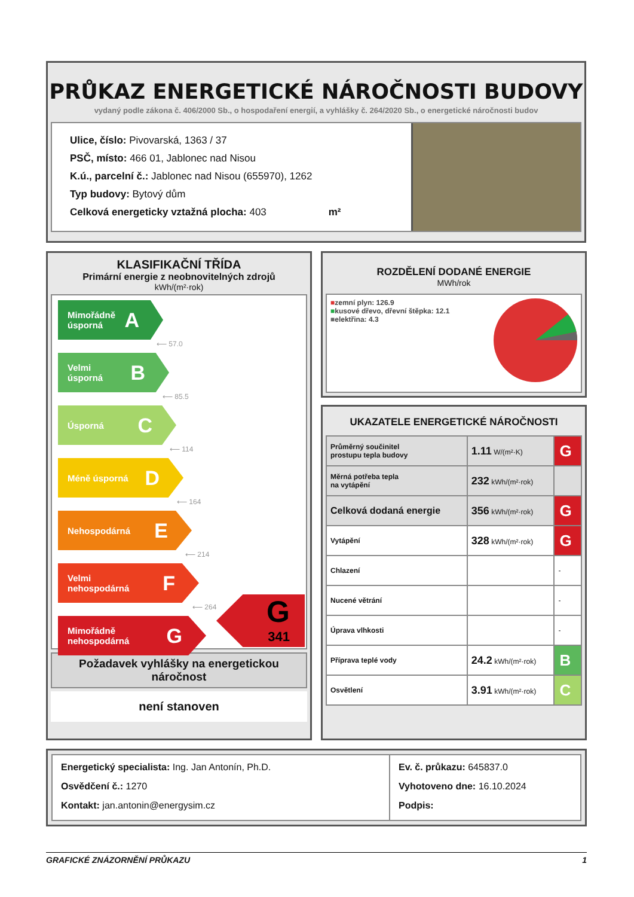PRŮKAZ ENERGETICKÉ NÁROČNOSTI BUDOVY
vydaný podle zákona č. 406/2000 Sb., o hospodaření energií, a vyhlášky č. 264/2020 Sb., o energetické náročnosti budov
Ulice, číslo: Pivovarská, 1363 / 37
PSČ, místo: 466 01, Jablonec nad Nisou
K.ú., parcelní č.: Jablonec nad Nisou (655970), 1262
Typ budovy: Bytový dům
Celková energeticky vztažná plocha: 403 m²
KLASIFIKAČNÍ TŘÍDA
Primární energie z neobnovitelných zdrojů
kWh/(m²·rok)
Mimořádně
úsporná A
⟵ 57.0
Velmi
úsporná B
⟵ 85.5
Úsporná C
⟵ 114
Méně úsporná D
⟵ 164
Nehospodárná E
⟵ 214
Velmi
nehospodárná F
⟵ 264
Mimořádně
nehospodárná G
G
341
Požadavek vyhlášky na energetickou náročnost
není stanoven
ROZDĚLENÍ DODANÉ ENERGIE
MWh/rok
■zemní plyn: 126.9
■kusové dřevo, dřevní štěpka: 12.1
■elektřina: 4.3
UKAZATELE ENERGETICKÉ NÁROČNOSTI
| Průměrný součinitel prostupu tepla budovy | 1.11 W/(m²·K) | G |
| Měrná potřeba tepla na vytápění | 232 kWh/(m²·rok) | |
| Celková dodaná energie | 356 kWh/(m²·rok) | G |
| Vytápění | 328 kWh/(m²·rok) | G |
| Chlazení | | - |
| Nucené větrání | | - |
| Úprava vlhkosti | | - |
| Příprava teplé vody | 24.2 kWh/(m²·rok) | B |
| Osvětlení | 3.91 kWh/(m²·rok) | C |
Energetický specialista: Ing. Jan Antonín, Ph.D.
Osvědčení č.: 1270
Kontakt: jan.antonin@energysim.cz
Ev. č. průkazu: 645837.0
Vyhotoveno dne: 16.10.2024
Podpis:
GRAFICKÉ ZNÁZORNĚNÍ PRŮKAZU 1